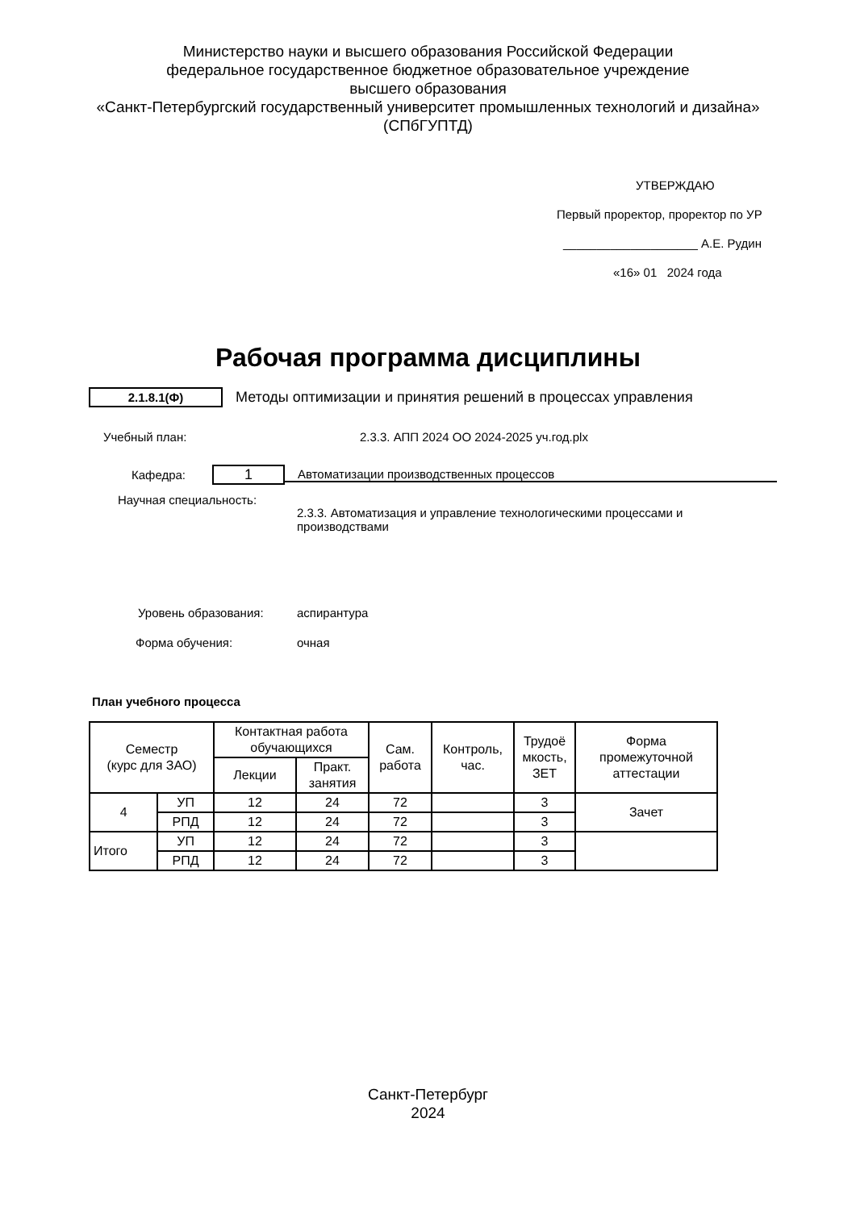Министерство науки и высшего образования Российской Федерации
федеральное государственное бюджетное образовательное учреждение
высшего образования
«Санкт-Петербургский государственный университет промышленных технологий и дизайна»
(СПбГУПТД)
УТВЕРЖДАЮ
Первый проректор, проректор по УР
____________________ А.Е. Рудин
«16» 01 2024 года
Рабочая программа дисциплины
2.1.8.1(Ф)
Методы оптимизации и принятия решений в процессах управления
Учебный план:
2.3.3. АПП 2024 ОО 2024-2025 уч.год.plx
Кафедра:
1
Автоматизации производственных процессов
Научная специальность:
2.3.3. Автоматизация и управление технологическими процессами и производствами
Уровень образования: аспирантура
Форма обучения: очная
План учебного процесса
| Семестр (курс для ЗАО) | | Контактная работа обучающихся | | Сам. работа | Контроль, час. | Трудоё мкость, ЗЕТ | Форма промежуточной аттестации |
| --- | --- | --- | --- | --- | --- | --- | --- |
| | | Лекции | Практ. занятия | | | | |
| 4 | УП | 12 | 24 | 72 | | 3 | Зачет |
| | РПД | 12 | 24 | 72 | | 3 | |
| Итого | УП | 12 | 24 | 72 | | 3 | |
| | РПД | 12 | 24 | 72 | | 3 | |
Санкт-Петербург
2024